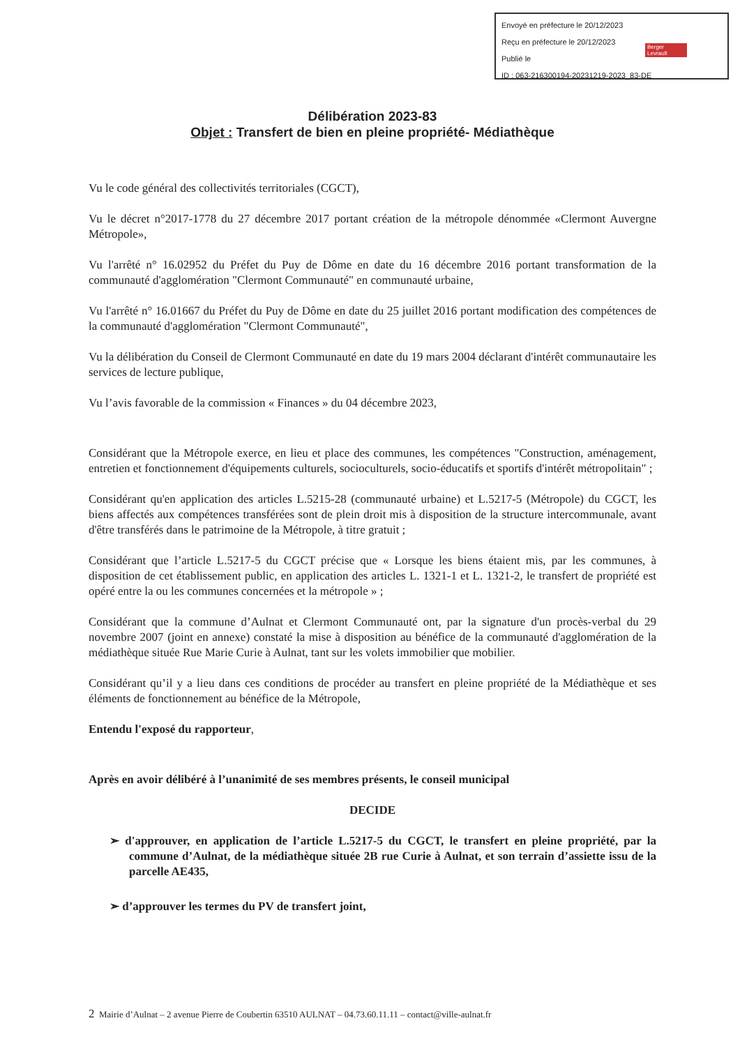Envoyé en préfecture le 20/12/2023
Reçu en préfecture le 20/12/2023
Publié le
ID : 063-216300194-20231219-2023_83-DE
Berger
Levrault
Délibération 2023-83
Objet : Transfert de bien en pleine propriété- Médiathèque
Vu le code général des collectivités territoriales (CGCT),
Vu le décret n°2017-1778 du 27 décembre 2017 portant création de la métropole dénommée «Clermont Auvergne Métropole»,
Vu l'arrêté n° 16.02952 du Préfet du Puy de Dôme en date du 16 décembre 2016 portant transformation de la communauté d'agglomération "Clermont Communauté" en communauté urbaine,
Vu l'arrêté n° 16.01667 du Préfet du Puy de Dôme en date du 25 juillet 2016 portant modification des compétences de la communauté d'agglomération "Clermont Communauté",
Vu la délibération du Conseil de Clermont Communauté en date du 19 mars 2004 déclarant d'intérêt communautaire les services de lecture publique,
Vu l’avis favorable de la commission « Finances » du 04 décembre 2023,
Considérant que la Métropole exerce, en lieu et place des communes, les compétences "Construction, aménagement, entretien et fonctionnement d'équipements culturels, socioculturels, socio-éducatifs et sportifs d'intérêt métropolitain" ;
Considérant qu'en application des articles L.5215-28 (communauté urbaine) et L.5217-5 (Métropole) du CGCT, les biens affectés aux compétences transférées sont de plein droit mis à disposition de la structure intercommunale, avant d'être transférés dans le patrimoine de la Métropole, à titre gratuit ;
Considérant que l’article L.5217-5 du CGCT précise que « Lorsque les biens étaient mis, par les communes, à disposition de cet établissement public, en application des articles L. 1321-1 et L. 1321-2, le transfert de propriété est opéré entre la ou les communes concernées et la métropole » ;
Considérant que la commune d’Aulnat et Clermont Communauté ont, par la signature d'un procès-verbal du 29 novembre 2007 (joint en annexe) constaté la mise à disposition au bénéfice de la communauté d'agglomération de la médiathèque située Rue Marie Curie à Aulnat, tant sur les volets immobilier que mobilier.
Considérant qu’il y a lieu dans ces conditions de procéder au transfert en pleine propriété de la Médiathèque et ses éléments de fonctionnement au bénéfice de la Métropole,
Entendu l'exposé du rapporteur,
Après en avoir délibéré à l’unanimité de ses membres présents, le conseil municipal
DECIDE
➢ d'approuver, en application de l’article L.5217-5 du CGCT, le transfert en pleine propriété, par la commune d’Aulnat, de la médiathèque située 2B rue Curie à Aulnat, et son terrain d’assiette issu de la parcelle AE435,
➢ d’approuver les termes du PV de transfert joint,
2 Mairie d’Aulnat – 2 avenue Pierre de Coubertin 63510 AULNAT – 04.73.60.11.11 – contact@ville-aulnat.fr